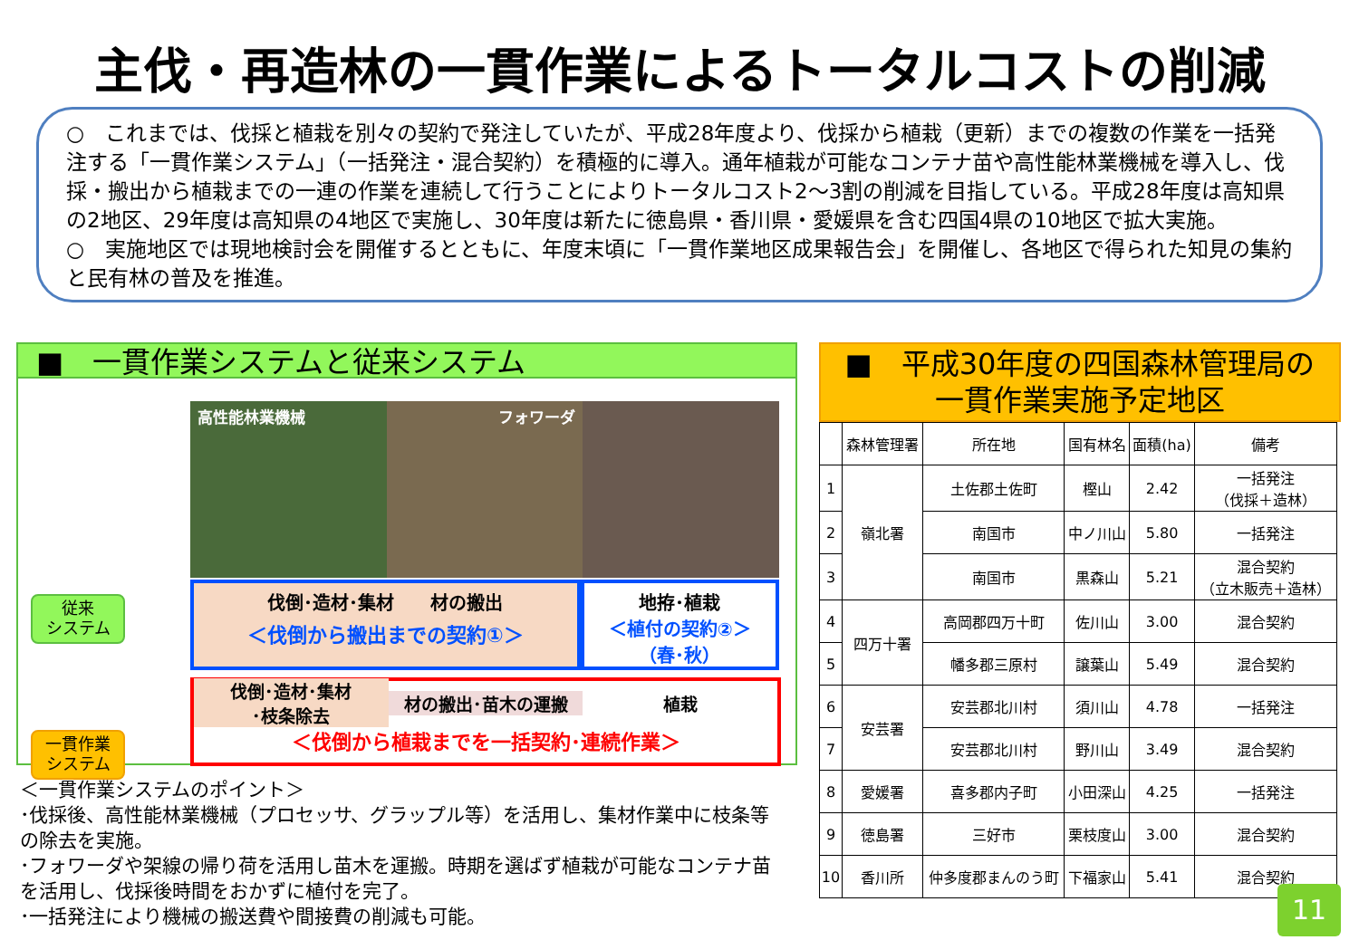主伐・再造林の一貫作業によるトータルコストの削減
○　これまでは、伐採と植栽を別々の契約で発注していたが、平成28年度より、伐採から植栽（更新）までの複数の作業を一括発注する「一貫作業システム」（一括発注・混合契約）を積極的に導入。通年植栽が可能なコンテナ苗や高性能林業機械を導入し、伐採・搬出から植栽までの一連の作業を連続して行うことによりトータルコスト2～3割の削減を目指している。平成28年度は高知県の2地区、29年度は高知県の4地区で実施し、30年度は新たに徳島県・香川県・愛媛県を含む四国4県の10地区で拡大実施。
○　実施地区では現地検討会を開催するとともに、年度末頃に「一貫作業地区成果報告会」を開催し、各地区で得られた知見の集約と民有林の普及を推進。
■　一貫作業システムと従来システム
高性能林業機械 フォワーダ
従来
システム
伐倒･造材･集材　　材の搬出
＜伐倒から搬出までの契約①＞
地拵･植栽
＜植付の契約②＞
（春･秋）
一貫作業
システム
伐倒･造材･集材
･枝条除去
材の搬出･苗木の運搬 植栽
＜伐倒から植栽までを一括契約･連続作業＞
＜一貫作業システムのポイント＞
･伐採後、高性能林業機械（プロセッサ、グラップル等）を活用し、集材作業中に枝条等の除去を実施。
･フォワーダや架線の帰り荷を活用し苗木を運搬。時期を選ばず植栽が可能なコンテナ苗を活用し、伐採後時間をおかずに植付を完了。
･一括発注により機械の搬送費や間接費の削減も可能。
■　平成30年度の四国森林管理局の
一貫作業実施予定地区
| | 森林管理署 | 所在地 | 国有林名 | 面積(ha) | 備考 |
| --- | --- | --- | --- | --- | --- |
| 1 | 嶺北署 | 土佐郡土佐町 | 樫山 | 2.42 | 一括発注 （伐採＋造林） |
| 2 | | 南国市 | 中ノ川山 | 5.80 | 一括発注 |
| 3 | | 南国市 | 黒森山 | 5.21 | 混合契約 （立木販売＋造林） |
| 4 | 四万十署 | 高岡郡四万十町 | 佐川山 | 3.00 | 混合契約 |
| 5 | | 幡多郡三原村 | 譲葉山 | 5.49 | 混合契約 |
| 6 | 安芸署 | 安芸郡北川村 | 須川山 | 4.78 | 一括発注 |
| 7 | | 安芸郡北川村 | 野川山 | 3.49 | 混合契約 |
| 8 | 愛媛署 | 喜多郡内子町 | 小田深山 | 4.25 | 一括発注 |
| 9 | 徳島署 | 三好市 | 栗枝度山 | 3.00 | 混合契約 |
| 10 | 香川所 | 仲多度郡まんのう町 | 下福家山 | 5.41 | 混合契約 |
11